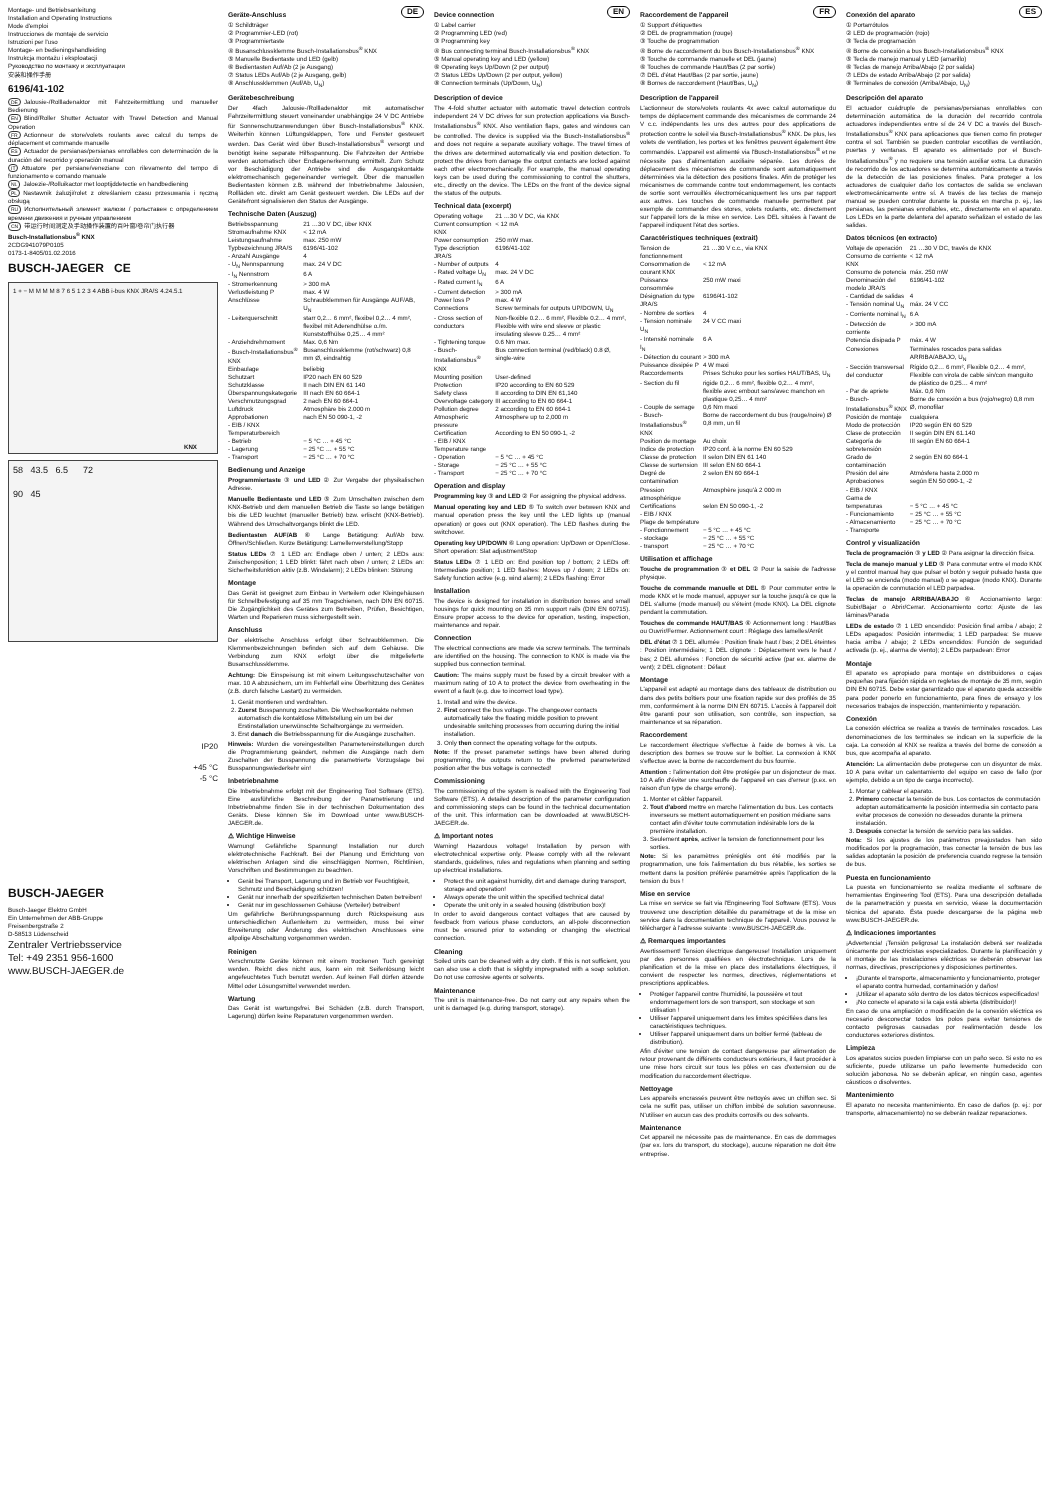Montage- und Betriebsanleitung
Installation and Operating Instructions
Mode d'emploi
Instrucciones de montaje de servicio
Istruzioni per l'uso
Montage- en bedieningshandleiding
Instrukcja montażu i eksploatacji
Руководство по монтажу и эксплуатации
安装和操作手册
6196/41-102
DE Jalousie-/Rollladenaktor mit Fahrzeitermittlung und manueller Bedienung
EN Blind/Roller Shutter Actuator with Travel Detection and Manual Operation
FR Actionneur de store/volets roulants avec calcul du temps de déplacement et commande manuelle
ES Actuador de persianas/persianas enrollables con determinación de la duración del recorrido y operación manual
IT Attuatore per persiane/veneziane con rilevamento del tempo di funzionamento e comando manuale
NL Jaloezie-/Rolluikactor met looptijddetectie en handbediening
PL Nastawnik żaluzji/rolet z określaniem czasu przesuwania i ręczną obsługą
RU Исполнительный элемент жалюзи / рольставен с определением времени движения и ручным управлением
CN 带运行时间测定及手动操作装置的百叶窗/卷帘门执行器
Busch-Installationsbus<sup>®</sup> KNX
2CDG941079P0105
0173-1-8405/01.02.2016
BUSCH-JAEGER CE
1 + − M M M M 8 7 6 5 1 2 3 4 ABB i-bus KNX JRA/S 4.24.5.1
KNX
58 43.5 6.5 72
90 45
IP20
+45 °C
-5 °C
BUSCH-JAEGER
Busch-Jaeger Elektro GmbH
Ein Unternehmen der ABB-Gruppe
Freisenbergstraße 2
D-58513 Lüdenscheid
Zentraler Vertriebsservice
Tel: +49 2351 956-1600
www.BUSCH-JAEGER.de
DE
Geräte-Anschluss
① Schildträger
② Programmier-LED (rot)
③ Programmiertaste
④ Busanschlussklemme Busch-Installationsbus<sup>®</sup> KNX
⑤ Manuelle Bedientaste und LED (gelb)
⑥ Bedientasten Auf/Ab (2 je Ausgang)
⑦ Status LEDs Auf/Ab (2 je Ausgang, gelb)
⑧ Anschlussklemmen (Auf/Ab, U<sub>N</sub>)
Gerätebeschreibung
Der 4fach Jalousie-/Rollladenaktor mit automatischer Fahrzeitermittlung steuert voneinander unabhängige 24 V DC Antriebe für Sonnenschutzanwendungen über Busch-Installationsbus<sup>®</sup> KNX. Weiterhin können Lüftungsklappen, Tore und Fenster gesteuert werden. Das Gerät wird über Busch-Installationsbus<sup>®</sup> versorgt und benötigt keine separate Hilfsspannung. Die Fahrzeiten der Antriebe werden automatisch über Endlagenerkennung ermittelt. Zum Schutz vor Beschädigung der Antriebe sind die Ausgangskontakte elektromechanisch gegeneinander verriegelt. Über die manuellen Bedientasten können z.B. während der Inbetriebnahme Jalousien, Rollläden etc. direkt am Gerät gesteuert werden. Die LEDs auf der Gerätefront signalisieren den Status der Ausgänge.
Technische Daten (Auszug)
| Betriebsspannung | 21 …30 V DC, über KNX |
| Stromaufnahme KNX | < 12 mA |
| Leistungsaufnahme | max. 250 mW |
| Typbezeichnung JRA/S | 6196/41-102 |
| - Anzahl Ausgänge | 4 |
| - U<sub>N</sub> Nennspannung | max. 24 V DC |
| - I<sub>N</sub> Nennstrom | 6 A |
| - Stromerkennung | > 300 mA |
| Verlustleistung P | max. 4 W |
| Anschlüsse | Schraubklemmen für Ausgänge AUF/AB, U<sub>N</sub> |
| - Leiterquerschnitt | starr 0,2… 6 mm², flexibel 0,2… 4 mm², flexibel mit Aderendhülse o./m. Kunststoffhülse 0,25… 4 mm² |
| - Anziehdrehmoment | Max. 0,6 Nm |
| - Busch-Installationsbus<sup>®</sup> KNX | Busanschlussklemme (rot/schwarz) 0,8 mm Ø, eindrahtig |
| Einbaulage | beliebig |
| Schutzart | IP20 nach EN 60 529 |
| Schutzklasse | II nach DIN EN 61 140 |
| Überspannungskategorie | III nach EN 60 664-1 |
| Verschmutzungsgrad | 2 nach EN 60 664-1 |
| Luftdruck | Atmosphäre bis 2.000 m |
| Approbationen - EIB / KNX | nach EN 50 090-1, -2 |
| Temperaturbereich - Betrieb - Lagerung - Transport | − 5 °C … + 45 °C − 25 °C … + 55 °C − 25 °C … + 70 °C |
Bedienung und Anzeige
Programmiertaste ③ und LED ② Zur Vergabe der physikalischen Adresse.
Manuelle Bedientaste und LED ⑤ Zum Umschalten zwischen dem KNX-Betrieb und dem manuellen Betrieb die Taste so lange betätigen bis die LED leuchtet (manueller Betrieb) bzw. erlischt (KNX-Betrieb). Während des Umschaltvorgangs blinkt die LED.
Bedientasten AUF/AB ⑥ Lange Betätigung: Auf/Ab bzw. Öffnen/Schließen. Kurze Betätigung: Lamellenverstellung/Stopp
Status LEDs ⑦ 1 LED an: Endlage oben / unten; 2 LEDs aus: Zwischenposition; 1 LED blinkt: fährt nach oben / unten; 2 LEDs an: Sicherheitsfunktion aktiv (z.B. Windalarm); 2 LEDs blinken: Störung
Montage
Das Gerät ist geeignet zum Einbau in Verteilern oder Kleingehäusen für Schnellbefestigung auf 35 mm Tragschienen, nach DIN EN 60715. Die Zugänglichkeit des Gerätes zum Betreiben, Prüfen, Besichtigen, Warten und Reparieren muss sichergestellt sein.
Anschluss
Der elektrische Anschluss erfolgt über Schraubklemmen. Die Klemmenbezeichnungen befinden sich auf dem Gehäuse. Die Verbindung zum KNX erfolgt über die mitgelieferte Busanschlussklemme.
Achtung: Die Einspeisung ist mit einem Leitungsschutzschalter von max. 10 A abzusichern, um im Fehlerfall eine Überhitzung des Gerätes (z.B. durch falsche Lastart) zu vermeiden.
1. Gerät montieren und verdrahten.
2. Zuerst Busspannung zuschalten. Die Wechselkontakte nehmen automatisch die kontaktlose Mittelstellung ein um bei der Erstinstallation unerwünschte Schaltvorgänge zu vermeiden.
3. Erst danach die Betriebsspannung für die Ausgänge zuschalten.
Hinweis: Wurden die voreingestellten Parametereinstellungen durch die Programmierung geändert, nehmen die Ausgänge nach dem Zuschalten der Busspannung die parametrierte Vorzugslage bei Busspannungswiederkehr ein!
Inbetriebnahme
Die Inbetriebnahme erfolgt mit der Engineering Tool Software (ETS). Eine ausführliche Beschreibung der Parametrierung und Inbetriebnahme finden Sie in der technischen Dokumentation des Geräts. Diese können Sie im Download unter www.BUSCH-JAEGER.de.
⚠ Wichtige Hinweise
Warnung! Gefährliche Spannung! Installation nur durch elektrotechnische Fachkraft. Bei der Planung und Errichtung von elektrischen Anlagen sind die einschlägigen Normen, Richtlinien, Vorschriften und Bestimmungen zu beachten.
Gerät bei Transport, Lagerung und im Betrieb vor Feuchtigkeit, Schmutz und Beschädigung schützen!
Gerät nur innerhalb der spezifizierten technischen Daten betreiben!
Gerät nur im geschlossenen Gehäuse (Verteiler) betreiben!
Um gefährliche Berührungsspannung durch Rückspeisung aus unterschiedlichen Außenleitern zu vermeiden, muss bei einer Erweiterung oder Änderung des elektrischen Anschlusses eine allpolige Abschaltung vorgenommen werden.
Reinigen
Verschmutzte Geräte können mit einem trockenen Tuch gereinigt werden. Reicht dies nicht aus, kann ein mit Seifenlösung leicht angefeuchtetes Tuch benutzt werden. Auf keinen Fall dürfen ätzende Mittel oder Lösungsmittel verwendet werden.
Wartung
Das Gerät ist wartungsfrei. Bei Schäden (z.B. durch Transport, Lagerung) dürfen keine Reparaturen vorgenommen werden.
EN
Device connection
① Label carrier
② Programming LED (red)
③ Programming key
④ Bus connecting terminal Busch-Installationsbus<sup>®</sup> KNX
⑤ Manual operating key and LED (yellow)
⑥ Operating keys Up/Down (2 per output)
⑦ Status LEDs Up/Down (2 per output, yellow)
⑧ Connection terminals (Up/Down, U<sub>N</sub>)
Description of device
The 4-fold shutter actuator with automatic travel detection controls independent 24 V DC drives for sun protection applications via Busch-Installationsbus<sup>®</sup> KNX. Also ventilation flaps, gates and windows can be controlled. The device is supplied via the Busch-Installationsbus<sup>®</sup> and does not require a separate auxiliary voltage. The travel times of the drives are determined automatically via end position detection. To protect the drives from damage the output contacts are locked against each other electromechanically. For example, the manual operating keys can be used during the commissioning to control the shutters, etc., directly on the device. The LEDs on the front of the device signal the status of the outputs.
Technical data (excerpt)
| Operating voltage | 21 …30 V DC, via KNX |
| Current consumption KNX | < 12 mA |
| Power consumption | 250 mW max. |
| Type description JRA/S | 6196/41-102 |
| - Number of outputs | 4 |
| - Rated voltage U<sub>N</sub> | max. 24 V DC |
| - Rated current I<sub>N</sub> | 6 A |
| - Current detection | > 300 mA |
| Power loss P | max. 4 W |
| Connections | Screw terminals for outputs UP/DOWN, U<sub>N</sub> |
| - Cross section of conductors | Non-flexible 0.2… 6 mm², Flexible 0.2… 4 mm², Flexible with wire end sleeve or plastic insulating sleeve 0.25… 4 mm² |
| - Tightening torque | 0.6 Nm max. |
| - Busch-Installationsbus<sup>®</sup> KNX | Bus connection terminal (red/black) 0.8 Ø, single-wire |
| Mounting position | User-defined |
| Protection | IP20 according to EN 60 529 |
| Safety class | II according to DIN EN 61,140 |
| Overvoltage category | III according to EN 60 664-1 |
| Pollution degree | 2 according to EN 60 664-1 |
| Atmospheric pressure | Atmosphere up to 2,000 m |
| Certification - EIB / KNX | According to EN 50 090-1, -2 |
| Temperature range - Operation - Storage - Transport | − 5 °C … + 45 °C − 25 °C … + 55 °C − 25 °C … + 70 °C |
Operation and display
Programming key ③ and LED ② For assigning the physical address.
Manual operating key and LED ⑤ To switch over between KNX and manual operation press the key until the LED lights up (manual operation) or goes out (KNX operation). The LED flashes during the switchover.
Operating key UP/DOWN ⑥ Long operation: Up/Down or Open/Close. Short operation: Slat adjustment/Stop
Status LEDs ⑦ 1 LED on: End position top / bottom; 2 LEDs off: Intermediate position; 1 LED flashes: Moves up / down; 2 LEDs on: Safety function active (e.g. wind alarm); 2 LEDs flashing: Error
Installation
The device is designed for installation in distribution boxes and small housings for quick mounting on 35 mm support rails (DIN EN 60715). Ensure proper access to the device for operation, testing, inspection, maintenance and repair.
Connection
The electrical connections are made via screw terminals. The terminals are identified on the housing. The connection to KNX is made via the supplied bus connection terminal.
Caution: The mains supply must be fused by a circuit breaker with a maximum rating of 10 A to protect the device from overheating in the event of a fault (e.g. due to incorrect load type).
1. Install and wire the device.
2. First connect the bus voltage. The changeover contacts automatically take the floating middle position to prevent undesirable switching processes from occurring during the initial installation.
3. Only then connect the operating voltage for the outputs.
Note: If the preset parameter settings have been altered during programming, the outputs return to the preferred parameterized position after the bus voltage is connected!
Commissioning
The commissioning of the system is realised with the Engineering Tool Software (ETS). A detailed description of the parameter configuration and commissioning steps can be found in the technical documentation of the unit. This information can be downloaded at www.BUSCH-JAEGER.de.
⚠ Important notes
Warning! Hazardous voltage! Installation by person with electrotechnical expertise only. Please comply with all the relevant standards, guidelines, rules and regulations when planning and setting up electrical installations.
Protect the unit against humidity, dirt and damage during transport, storage and operation!
Always operate the unit within the specified technical data!
Operate the unit only in a sealed housing (distribution box)!
In order to avoid dangerous contact voltages that are caused by feedback from various phase conductors, an all-pole disconnection must be ensured prior to extending or changing the electrical connection.
Cleaning
Soiled units can be cleaned with a dry cloth. If this is not sufficient, you can also use a cloth that is slightly impregnated with a soap solution. Do not use corrosive agents or solvents.
Maintenance
The unit is maintenance-free. Do not carry out any repairs when the unit is damaged (e.g. during transport, storage).
FR
Raccordement de l'appareil
① Support d'étiquettes
② DEL de programmation (rouge)
③ Touche de programmation
④ Borne de raccordement du bus Busch-Installationsbus<sup>®</sup> KNX
⑤ Touche de commande manuelle et DEL (jaune)
⑥ Touches de commande Haut/Bas (2 par sortie)
⑦ DEL d'état Haut/Bas (2 par sortie, jaune)
⑧ Bornes de raccordement (Haut/Bas, U<sub>N</sub>)
Description de l'appareil
L'actionneur de store/volets roulants 4x avec calcul automatique du temps de déplacement commande des mécanismes de commande 24 V c.c. indépendants les uns des autres pour des applications de protection contre le soleil via Busch-Installationsbus<sup>®</sup> KNX. De plus, les volets de ventilation, les portes et les fenêtres peuvent également être commandés. L'appareil est alimenté via l'Busch-Installationsbus<sup>®</sup> et ne nécessite pas d'alimentation auxiliaire séparée. Les durées de déplacement des mécanismes de commande sont automatiquement déterminées via la détection des positions finales. Afin de protéger les mécanismes de commande contre tout endommagement, les contacts de sortie sont verrouillés électromécaniquement les uns par rapport aux autres. Les touches de commande manuelle permettent par exemple de commander des stores, volets roulants, etc. directement sur l'appareil lors de la mise en service. Les DEL situées à l'avant de l'appareil indiquent l'état des sorties.
Caractéristiques techniques (extrait)
| Tension de fonctionnement | 21 …30 V c.c., via KNX |
| Consommation de courant KNX | < 12 mA |
| Puissance consommée | 250 mW maxi |
| Désignation du type JRA/S | 6196/41-102 |
| - Nombre de sorties | 4 |
| - Tension nominale U<sub>N</sub> | 24 V CC maxi |
| - Intensité nominale I<sub>N</sub> | 6 A |
| - Détection du courant | > 300 mA |
| Puissance dissipée P | 4 W maxi |
| Raccordements | Prises Schuko pour les sorties HAUT/BAS, U<sub>N</sub> |
| - Section du fil | rigide 0,2… 6 mm², flexible 0,2… 4 mm², flexible avec embout sans/avec manchon en plastique 0,25… 4 mm² |
| - Couple de serrage | 0,6 Nm maxi |
| - Busch-Installationsbus<sup>®</sup> KNX | Borne de raccordement du bus (rouge/noire) Ø 0,8 mm, un fil |
| Position de montage | Au choix |
| Indice de protection | IP20 conf. à la norme EN 60 529 |
| Classe de protection | II selon DIN EN 61 140 |
| Classe de surtension | III selon EN 60 664-1 |
| Degré de contamination | 2 selon EN 60 664-1 |
| Pression atmosphérique | Atmosphère jusqu'à 2 000 m |
| Certifications - EIB / KNX | selon EN 50 090-1, -2 |
| Plage de température - Fonctionnement - stockage - transport | − 5 °C … + 45 °C − 25 °C … + 55 °C − 25 °C … + 70 °C |
Utilisation et affichage
Touche de programmation ③ et DEL ② Pour la saisie de l'adresse physique.
Touche de commande manuelle et DEL ⑤ Pour commuter entre le mode KNX et le mode manuel, appuyer sur la touche jusqu'à ce que la DEL s'allume (mode manuel) ou s'éteint (mode KNX). La DEL clignote pendant la commutation.
Touches de commande HAUT/BAS ⑥ Actionnement long : Haut/Bas ou Ouvrir/Fermer. Actionnement court : Réglage des lamelles/Arrêt
DEL d'état ⑦ 1 DEL allumée : Position finale haut / bas; 2 DEL éteintes : Position intermédiaire; 1 DEL clignote : Déplacement vers le haut / bas; 2 DEL allumées : Fonction de sécurité active (par ex. alarme de vent); 2 DEL clignotent : Défaut
Montage
L'appareil est adapté au montage dans des tableaux de distribution ou dans des petits boîtiers pour une fixation rapide sur des profilés de 35 mm, conformément à la norme DIN EN 60715. L'accès à l'appareil doit être garanti pour son utilisation, son contrôle, son inspection, sa maintenance et sa réparation.
Raccordement
Le raccordement électrique s'effectue à l'aide de bornes à vis. La description des bornes se trouve sur le boîtier. La connexion à KNX s'effectue avec la borne de raccordement du bus fournie.
Attention : l'alimentation doit être protégée par un disjoncteur de max. 10 A afin d'éviter une surchauffe de l'appareil en cas d'erreur (p.ex. en raison d'un type de charge erroné).
1. Monter et câbler l'appareil.
2. Tout d'abord mettre en marche l'alimentation du bus. Les contacts inverseurs se mettent automatiquement en position médiane sans contact afin d'éviter toute commutation indésirable lors de la première installation.
3. Seulement après, activer la tension de fonctionnement pour les sorties.
Note: Si les paramètres préréglés ont été modifiés par la programmation, une fois l'alimentation du bus rétablie, les sorties se mettent dans la position préférée paramétrée après l'application de la tension du bus !
Mise en service
La mise en service se fait via l'Engineering Tool Software (ETS). Vous trouverez une description détaillée du paramétrage et de la mise en service dans la documentation technique de l'appareil. Vous pouvez le télécharger à l'adresse suivante : www.BUSCH-JAEGER.de.
⚠ Remarques importantes
Avertissement! Tension électrique dangereuse! Installation uniquement par des personnes qualifiées en électrotechnique. Lors de la planification et de la mise en place des installations électriques, il convient de respecter les normes, directives, réglementations et prescriptions applicables.
Protéger l'appareil contre l'humidité, la poussière et tout endommagement lors de son transport, son stockage et son utilisation !
Utiliser l'appareil uniquement dans les limites spécifiées dans les caractéristiques techniques.
Utiliser l'appareil uniquement dans un boîtier fermé (tableau de distribution).
Afin d'éviter une tension de contact dangereuse par alimentation de retour provenant de différents conducteurs extérieurs, il faut procéder à une mise hors circuit sur tous les pôles en cas d'extension ou de modification du raccordement électrique.
Nettoyage
Les appareils encrassés peuvent être nettoyés avec un chiffon sec. Si cela ne suffit pas, utiliser un chiffon imbibé de solution savonneuse. N'utiliser en aucun cas des produits corrosifs ou des solvants.
Maintenance
Cet appareil ne nécessite pas de maintenance. En cas de dommages (par ex. lors du transport, du stockage), aucune réparation ne doit être entreprise.
ES
Conexión del aparato
① Portarrótulos
② LED de programación (rojo)
③ Tecla de programación
④ Borne de conexión a bus Busch-Installationsbus<sup>®</sup> KNX
⑤ Tecla de manejo manual y LED (amarillo)
⑥ Teclas de manejo Arriba/Abajo (2 por salida)
⑦ LEDs de estado Arriba/Abajo (2 por salida)
⑧ Terminales de conexión (Arriba/Abajo, U<sub>N</sub>)
Descripción del aparato
El actuador cuádruple de persianas/persianas enrollables con determinación automática de la duración del recorrido controla actuadores independientes entre sí de 24 V DC a través del Busch-Installationsbus<sup>®</sup> KNX para aplicaciones que tienen como fin proteger contra el sol. También se pueden controlar escotillas de ventilación, puertas y ventanas. El aparato es alimentado por el Busch-Installationsbus<sup>®</sup> y no requiere una tensión auxiliar extra. La duración de recorrido de los actuadores se determina automáticamente a través de la detección de las posiciones finales. Para proteger a los actuadores de cualquier daño los contactos de salida se enclavan electromecánicamente entre sí. A través de las teclas de manejo manual se pueden controlar durante la puesta en marcha p. ej., las persianas, las persianas enrollables, etc., directamente en el aparato. Los LEDs en la parte delantera del aparato señalizan el estado de las salidas.
Datos técnicos (en extracto)
| Voltaje de operación | 21 …30 V DC, través de KNX |
| Consumo de corriente KNX | < 12 mA |
| Consumo de potencia | máx. 250 mW |
| Denominación del modelo JRA/S | 6196/41-102 |
| - Cantidad de salidas | 4 |
| - Tensión nominal U<sub>N</sub> | máx. 24 V CC |
| - Corriente nominal I<sub>N</sub> | 6 A |
| - Detección de corriente | > 300 mA |
| Potencia disipada P | máx. 4 W |
| Conexiones | Terminales roscados para salidas ARRIBA/ABAJO, U<sub>N</sub> |
| - Sección transversal del conductor | Rígido 0,2… 6 mm², Flexible 0,2… 4 mm², Flexible con virola de cable sin/con manguito de plástico de 0,25… 4 mm² |
| - Par de apriete | Máx. 0,6 Nm |
| - Busch-Installationsbus<sup>®</sup> KNX | Borne de conexión a bus (rojo/negro) 0,8 mm Ø, monofilar |
| Posición de montaje | cualquiera |
| Modo de protección | IP20 según EN 60 529 |
| Clase de protección | II según DIN EN 61.140 |
| Categoría de sobretensión | III según EN 60 664-1 |
| Grado de contaminación | 2 según EN 60 664-1 |
| Presión del aire | Atmósfera hasta 2.000 m |
| Aprobaciones - EIB / KNX | según EN 50 090-1, -2 |
| Gama de temperaturas - Funcionamiento - Almacenamiento - Transporte | − 5 °C … + 45 °C − 25 °C … + 55 °C − 25 °C … + 70 °C |
Control y visualización
Tecla de programación ③ y LED ② Para asignar la dirección física.
Tecla de manejo manual y LED ⑤ Para conmutar entre el modo KNX y el control manual hay que pulsar el botón y seguir pulsado hasta que el LED se encienda (modo manual) o se apague (modo KNX). Durante la operación de conmutación el LED parpadea.
Teclas de manejo ARRIBA/ABAJO ⑥ Accionamiento largo: Subir/Bajar o Abrir/Cerrar. Accionamiento corto: Ajuste de las láminas/Parada
LEDs de estado ⑦ 1 LED encendido: Posición final arriba / abajo; 2 LEDs apagados: Posición intermedia; 1 LED parpadea: Se mueve hacia arriba / abajo; 2 LEDs encendidos: Función de seguridad activada (p. ej., alarma de viento); 2 LEDs parpadean: Error
Montaje
El aparato es apropiado para montaje en distribuidores o cajas pequeñas para fijación rápida en regletas de montaje de 35 mm, según DIN EN 60715. Debe estar garantizado que el aparato queda accesible para poder ponerlo en funcionamiento, para fines de ensayo y los necesarios trabajos de inspección, mantenimiento y reparación.
Conexión
La conexión eléctrica se realiza a través de terminales roscados. Las denominaciones de los terminales se indican en la superficie de la caja. La conexión al KNX se realiza a través del borne de conexión a bus, que acompaña al aparato.
Atención: La alimentación debe protegerse con un disyuntor de máx. 10 A para evitar un calentamiento del equipo en caso de fallo (por ejemplo, debido a un tipo de carga incorrecto).
1. Montar y cablear el aparato.
2. Primero conectar la tensión de bus. Los contactos de conmutación adoptan automáticamente la posición intermedia sin contacto para evitar procesos de conexión no deseados durante la primera instalación.
3. Después conectar la tensión de servicio para las salidas.
Nota: Si los ajustes de los parámetros preajustados han sido modificados por la programación, tras conectar la tensión de bus las salidas adoptarán la posición de preferencia cuando regrese la tensión de bus.
Puesta en funcionamiento
La puesta en funcionamiento se realiza mediante el software de herramientas Engineering Tool (ETS). Para una descripción detallada de la parametración y puesta en servicio, véase la documentación técnica del aparato. Ésta puede descargarse de la página web www.BUSCH-JAEGER.de.
⚠ Indicaciones importantes
¡Advertencia! ¡Tensión peligrosa! La instalación deberá ser realizada únicamente por electricistas especializados. Durante la planificación y el montaje de las instalaciones eléctricas se deberán observar las normas, directivas, prescripciones y disposiciones pertinentes.
¡Durante el transporte, almacenamiento y funcionamiento, proteger el aparato contra humedad, contaminación y daños!
¡Utilizar el aparato sólo dentro de los datos técnicos especificados!
¡No conecte el aparato si la caja está abierta (distribuidor)!
En caso de una ampliación o modificación de la conexión eléctrica es necesario desconectar todos los polos para evitar tensiones de contacto peligrosas causadas por realimentación desde los conductores exteriores distintos.
Limpieza
Los aparatos sucios pueden limpiarse con un paño seco. Si esto no es suficiente, puede utilizarse un paño levemente humedecido con solución jabonosa. No se deberán aplicar, en ningún caso, agentes cáusticos o disolventes.
Mantenimiento
El aparato no necesita mantenimiento. En caso de daños (p. ej.: por transporte, almacenamiento) no se deberán realizar reparaciones.